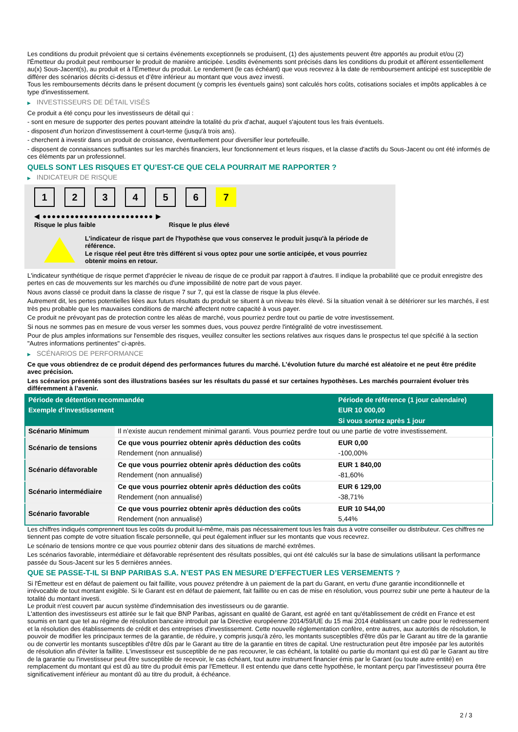Les conditions du produit prévoient que si certains événements exceptionnels se produisent, (1) des ajustements peuvent être apportés au produit et/ou (2) l'Émetteur du produit peut rembourser le produit de manière anticipée. Lesdits événements sont précisés dans les conditions du produit et afférent essentiellement au(x) Sous-Jacent(s), au produit et à l'Émetteur du produit. Le rendement (le cas échéant) que vous recevrez à la date de remboursement anticipé est susceptible de différer des scénarios décrits ci-dessus et d’être inférieur au montant que vous avez investi.
Tous les remboursements décrits dans le présent document (y compris les éventuels gains) sont calculés hors coûts, cotisations sociales et impôts applicables à ce type d'investissement.
▶ INVESTISSEURS DE DÉTAIL VISÉS
Ce produit a été conçu pour les investisseurs de détail qui :
- sont en mesure de supporter des pertes pouvant atteindre la totalité du prix d'achat, auquel s'ajoutent tous les frais éventuels.
- disposent d'un horizon d'investissement à court-terme (jusqu'à trois ans).
- cherchent à investir dans un produit de croissance, éventuellement pour diversifier leur portefeuille.
- disposent de connaissances suffisantes sur les marchés financiers, leur fonctionnement et leurs risques, et la classe d'actifs du Sous-Jacent ou ont été informés de ces éléments par un professionnel.
QUELS SONT LES RISQUES ET QU’EST-CE QUE CELA POURRAIT ME RAPPORTER ?
▶ INDICATEUR DE RISQUE
1 2 3 4 5 6 7
◀ ●●●●●●●●●●●●●●●●●●●●●●●● ▶
Risque le plus faible Risque le plus élevé
L'indicateur de risque part de l'hypothèse que vous conservez le produit jusqu'à la période de référence.
Le risque réel peut être très différent si vous optez pour une sortie anticipée, et vous pourriez obtenir moins en retour.
L'indicateur synthétique de risque permet d'apprécier le niveau de risque de ce produit par rapport à d'autres. Il indique la probabilité que ce produit enregistre des pertes en cas de mouvements sur les marchés ou d'une impossibilité de notre part de vous payer.
Nous avons classé ce produit dans la classe de risque 7 sur 7, qui est la classe de risque la plus élevée.
Autrement dit, les pertes potentielles liées aux futurs résultats du produit se situent à un niveau très élevé. Si la situation venait à se détériorer sur les marchés, il est très peu probable que les mauvaises conditions de marché affectent notre capacité à vous payer.
Ce produit ne prévoyant pas de protection contre les aléas de marché, vous pourriez perdre tout ou partie de votre investissement.
Si nous ne sommes pas en mesure de vous verser les sommes dues, vous pouvez perdre l'intégralité de votre investissement.
Pour de plus amples informations sur l'ensemble des risques, veuillez consulter les sections relatives aux risques dans le prospectus tel que spécifié à la section "Autres informations pertinentes" ci-après.
▶ SCÉNARIOS DE PERFORMANCE
Ce que vous obtiendrez de ce produit dépend des performances futures du marché. L’évolution future du marché est aléatoire et ne peut être prédite avec précision.
Les scénarios présentés sont des illustrations basées sur les résultats du passé et sur certaines hypothèses. Les marchés pourraient évoluer très différemment à l’avenir.
| Période de détention recommandée | | Période de référence (1 jour calendaire) |
| --- | --- | --- |
| Exemple d’investissement | | EUR 10 000,00 |
| | | Si vous sortez après 1 jour |
| Scénario Minimum | Il n’existe aucun rendement minimal garanti. Vous pourriez perdre tout ou une partie de votre investissement. | |
| Scénario de tensions | Ce que vous pourriez obtenir après déduction des coûts | EUR 0,00 |
| | Rendement (non annualisé) | -100,00% |
| Scénario défavorable | Ce que vous pourriez obtenir après déduction des coûts | EUR 1 840,00 |
| | Rendement (non annualisé) | -81,60% |
| Scénario intermédiaire | Ce que vous pourriez obtenir après déduction des coûts | EUR 6 129,00 |
| | Rendement (non annualisé) | -38,71% |
| Scénario favorable | Ce que vous pourriez obtenir après déduction des coûts | EUR 10 544,00 |
| | Rendement (non annualisé) | 5,44% |
Les chiffres indiqués comprennent tous les coûts du produit lui-même, mais pas nécessairement tous les frais dus à votre conseiller ou distributeur. Ces chiffres ne tiennent pas compte de votre situation fiscale personnelle, qui peut également influer sur les montants que vous recevrez.
Le scénario de tensions montre ce que vous pourriez obtenir dans des situations de marché extrêmes.
Les scénarios favorable, intermédiaire et défavorable représentent des résultats possibles, qui ont été calculés sur la base de simulations utilisant la performance passée du Sous-Jacent sur les 5 dernières années.
QUE SE PASSE-T-IL SI BNP PARIBAS S.A. N’EST PAS EN MESURE D’EFFECTUER LES VERSEMENTS ?
Si l'Émetteur est en défaut de paiement ou fait faillite, vous pouvez prétendre à un paiement de la part du Garant, en vertu d'une garantie inconditionnelle et irrévocable de tout montant exigible. Si le Garant est en défaut de paiement, fait faillite ou en cas de mise en résolution, vous pourrez subir une perte à hauteur de la totalité du montant investi.
Le produit n'est couvert par aucun système d'indemnisation des investisseurs ou de garantie.
L'attention des investisseurs est attirée sur le fait que BNP Paribas, agissant en qualité de Garant, est agréé en tant qu'établissement de crédit en France et est soumis en tant que tel au régime de résolution bancaire introduit par la Directive européenne 2014/59/UE du 15 mai 2014 établissant un cadre pour le redressement et la résolution des établissements de crédit et des entreprises d'investissement. Cette nouvelle réglementation confère, entre autres, aux autorités de résolution, le pouvoir de modifier les principaux termes de la garantie, de réduire, y compris jusqu'à zéro, les montants susceptibles d'être dûs par le Garant au titre de la garantie ou de convertir les montants susceptibles d'être dûs par le Garant au titre de la garantie en titres de capital. Une restructuration peut être imposée par les autorités de résolution afin d'éviter la faillite. L'investisseur est susceptible de ne pas recouvrer, le cas échéant, la totalité ou partie du montant qui est dû par le Garant au titre de la garantie ou l'investisseur peut être susceptible de recevoir, le cas échéant, tout autre instrument financier émis par le Garant (ou toute autre entité) en remplacement du montant qui est dû au titre du produit émis par l'Emetteur. Il est entendu que dans cette hypothèse, le montant perçu par l'investisseur pourra être significativement inférieur au montant dû au titre du produit, à échéance.
2 / 3